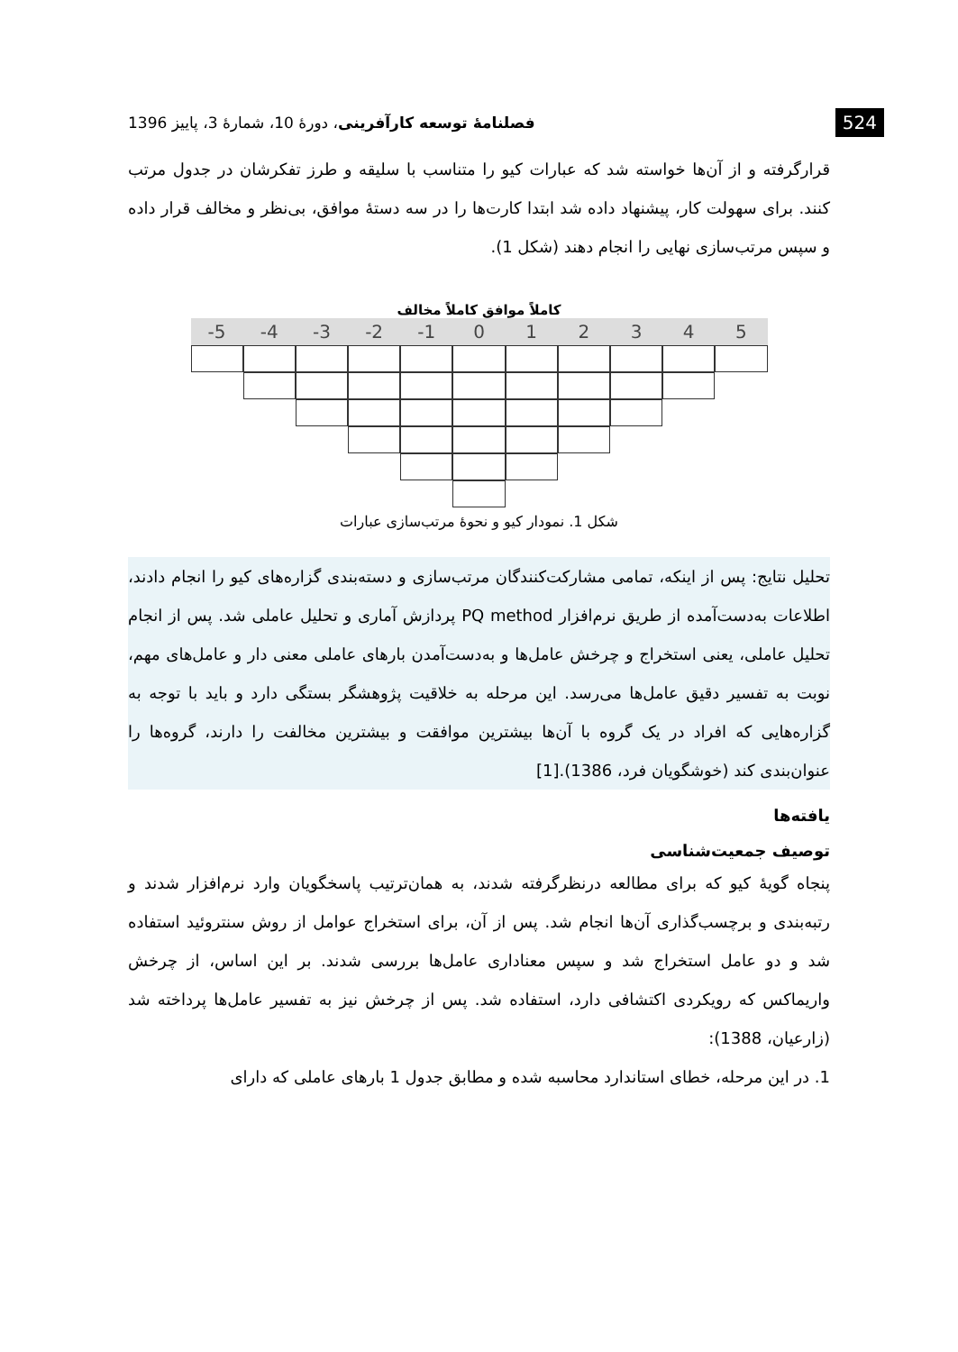524 فصلنامهٔ توسعه کارآفرینی، دورهٔ 10، شمارهٔ 3، پاییز 1396
قرارگرفته و از آن‌ها خواسته شد که عبارات کیو را متناسب با سلیقه و طرز تفکرشان در جدول مرتب کنند. برای سهولت کار، پیشنهاد داده شد ابتدا کارت‌ها را در سه دستهٔ موافق، بی‌نظر و مخالف قرار داده و سپس مرتب‌سازی نهایی را انجام دهند (شکل 1).
کاملاً موافق کاملاً مخالف
-5
-4
-3
-2
-1
0
1
2
3
4
5
شکل 1. نمودار کیو و نحوهٔ مرتب‌سازی عبارات
تحلیل نتایج: پس از اینکه، تمامی مشارکت‌کنندگان مرتب‌سازی و دسته‌بندی گزاره‌های کیو را انجام دادند، اطلاعات به‌دست‌آمده از طریق نرم‌افزار PQ method پردازش آماری و تحلیل عاملی شد. پس از انجام تحلیل عاملی، یعنی استخراج و چرخش عامل‌ها و به‌دست‌آمدن بارهای عاملی معنی دار و عامل‌های مهم، نوبت به تفسیر دقیق عامل‌ها می‌رسد. این مرحله به خلاقیت پژوهشگر بستگی دارد و باید با توجه به گزاره‌هایی که افراد در یک گروه با آن‌ها بیشترین موافقت و بیشترین مخالفت را دارند، گروه‌ها را عنوان‌بندی کند (خوشگویان فرد، 1386).[1]
یافته‌ها
توصیف جمعیت‌شناسی
پنجاه گویهٔ کیو که برای مطالعه درنظرگرفته شدند، به همان‌ترتیب پاسخگویان وارد نرم‌افزار شدند و رتبه‌بندی و برچسب‌گذاری آن‌ها انجام شد. پس از آن، برای استخراج عوامل از روش سنتروئید استفاده شد و دو عامل استخراج شد و سپس معناداری عامل‌ها بررسی شدند. بر این اساس، از چرخش واریماکس که رویکردی اکتشافی دارد، استفاده شد. پس از چرخش نیز به تفسیر عامل‌ها پرداخته شد (زارعیان، 1388):
1. در این مرحله، خطای استاندارد محاسبه شده و مطابق جدول 1 بارهای عاملی که دارای